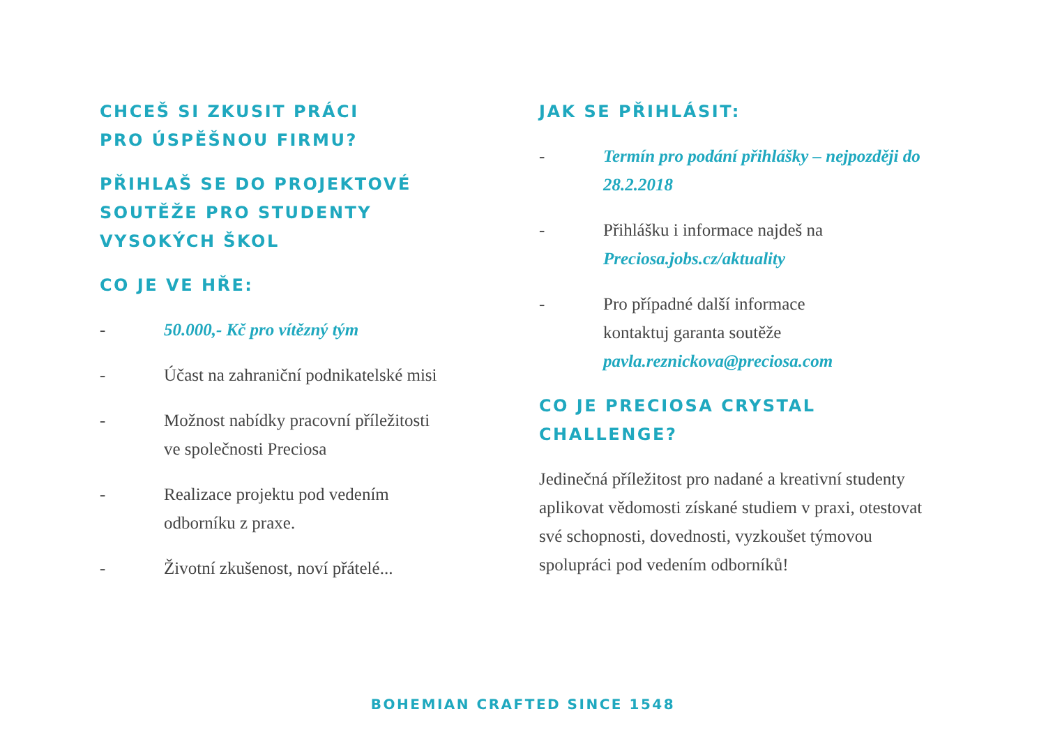CHCEŠ SI ZKUSIT PRÁCI
PRO ÚSPĚŠNOU FIRMU?
PŘIHLAŠ SE DO PROJEKTOVÉ
SOUTĚŽE PRO STUDENTY
VYSOKÝCH ŠKOL
CO JE VE HŘE:
- 50.000,- Kč pro vítězný tým
- Účast na zahraniční podnikatelské misi
- Možnost nabídky pracovní příležitosti
ve společnosti Preciosa
- Realizace projektu pod vedením
odborníku z praxe.
- Životní zkušenost, noví přátelé...
JAK SE PŘIHLÁSIT:
- Termín pro podání přihlášky – nejpozději do 28.2.2018
- Přihlášku i informace najdeš na
Preciosa.jobs.cz/aktuality
- Pro případné další informace
kontaktuj garanta soutěže
pavla.reznickova@preciosa.com
CO JE PRECIOSA CRYSTAL CHALLENGE?
Jedinečná příležitost pro nadané a kreativní studenty aplikovat vědomosti získané studiem v praxi, otestovat své schopnosti, dovednosti, vyzkoušet týmovou spolupráci pod vedením odborníků!
BOHEMIAN CRAFTED SINCE 1548